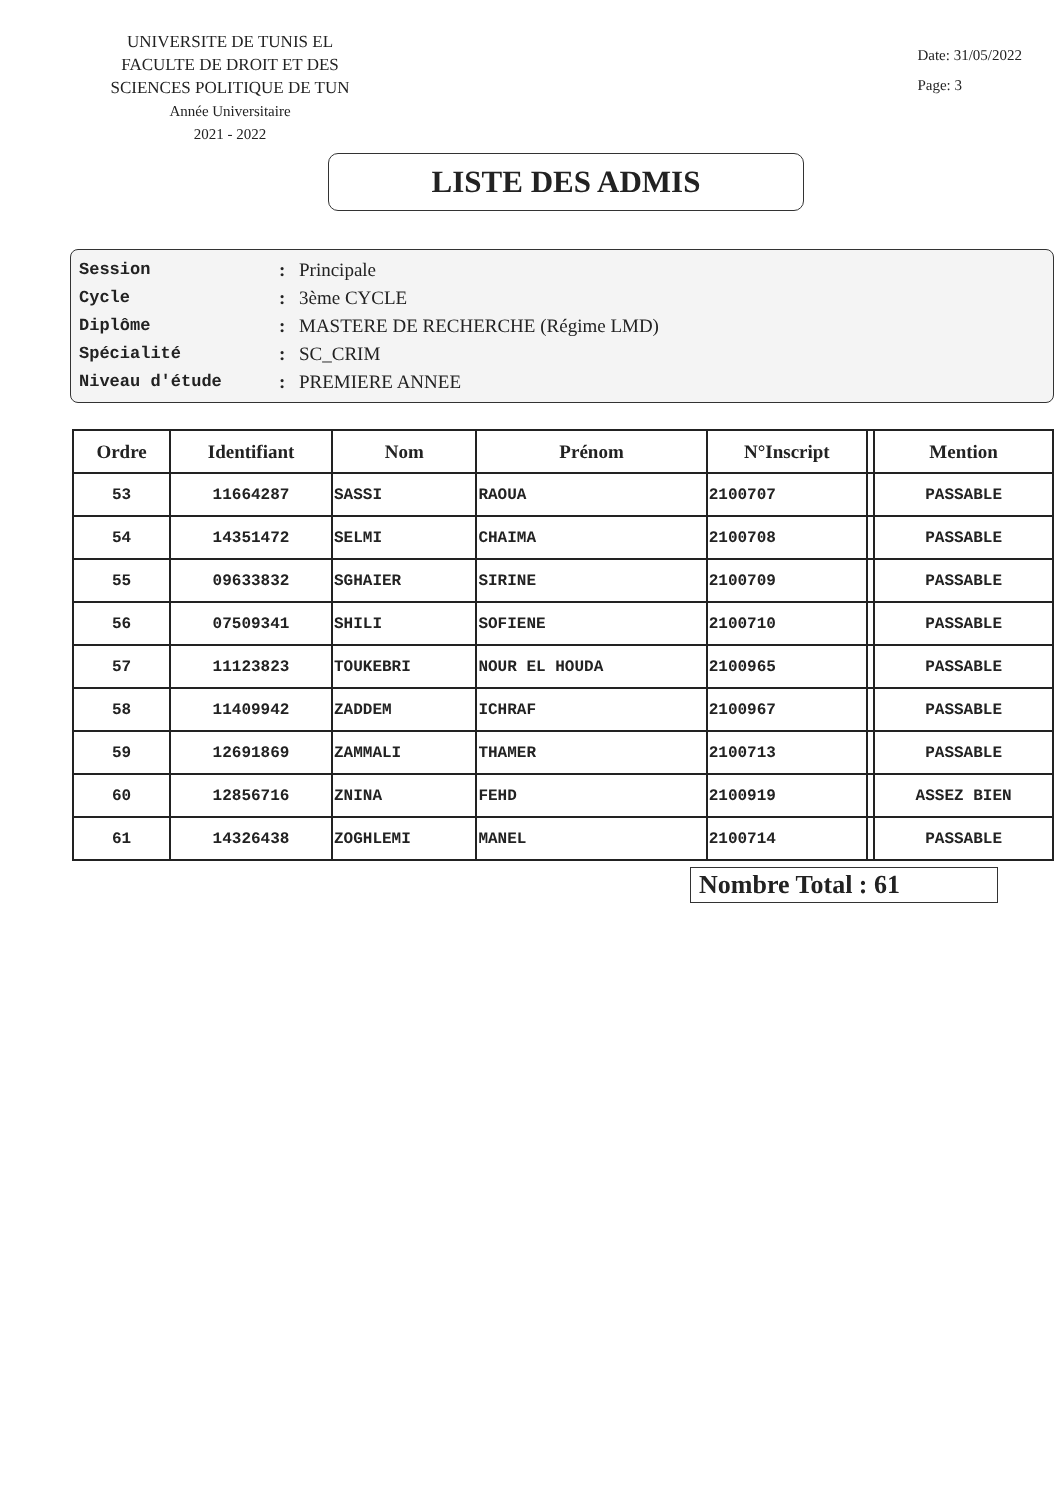UNIVERSITE DE TUNIS EL
FACULTE DE DROIT ET DES SCIENCES POLITIQUE DE TUN
Année Universitaire
2021 - 2022
Date: 31/05/2022
Page: 3
LISTE DES ADMIS
Session: Principale
Cycle: 3ème CYCLE
Diplôme: MASTERE DE RECHERCHE (Régime LMD)
Spécialité: SC_CRIM
Niveau d'étude: PREMIERE ANNEE
| Ordre | Identifiant | Nom | Prénom | N°Inscript | | Mention |
| --- | --- | --- | --- | --- | --- | --- |
| 53 | 11664287 | SASSI | RAOUA | 2100707 | | PASSABLE |
| 54 | 14351472 | SELMI | CHAIMA | 2100708 | | PASSABLE |
| 55 | 09633832 | SGHAIER | SIRINE | 2100709 | | PASSABLE |
| 56 | 07509341 | SHILI | SOFIENE | 2100710 | | PASSABLE |
| 57 | 11123823 | TOUKEBRI | NOUR EL HOUDA | 2100965 | | PASSABLE |
| 58 | 11409942 | ZADDEM | ICHRAF | 2100967 | | PASSABLE |
| 59 | 12691869 | ZAMMALI | THAMER | 2100713 | | PASSABLE |
| 60 | 12856716 | ZNINA | FEHD | 2100919 | | ASSEZ BIEN |
| 61 | 14326438 | ZOGHLEMI | MANEL | 2100714 | | PASSABLE |
Nombre Total : 61